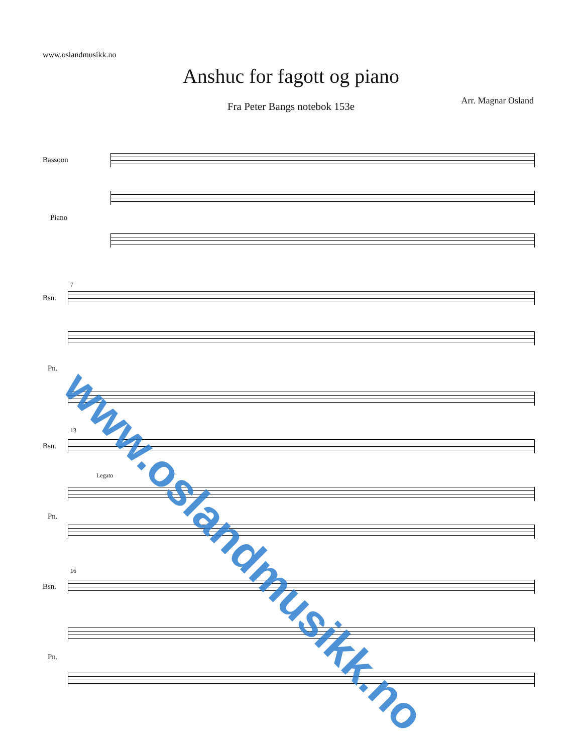www.oslandmusikk.no
Anshuc for fagott og piano
Fra Peter Bangs notebok 153e Arr. Magnar Osland
Bassoon
Piano
7
Bsn.
Pn.
13
Bsn.
Pn.
Legato
16
Bsn.
Pn.
www.oslandmusikk.no